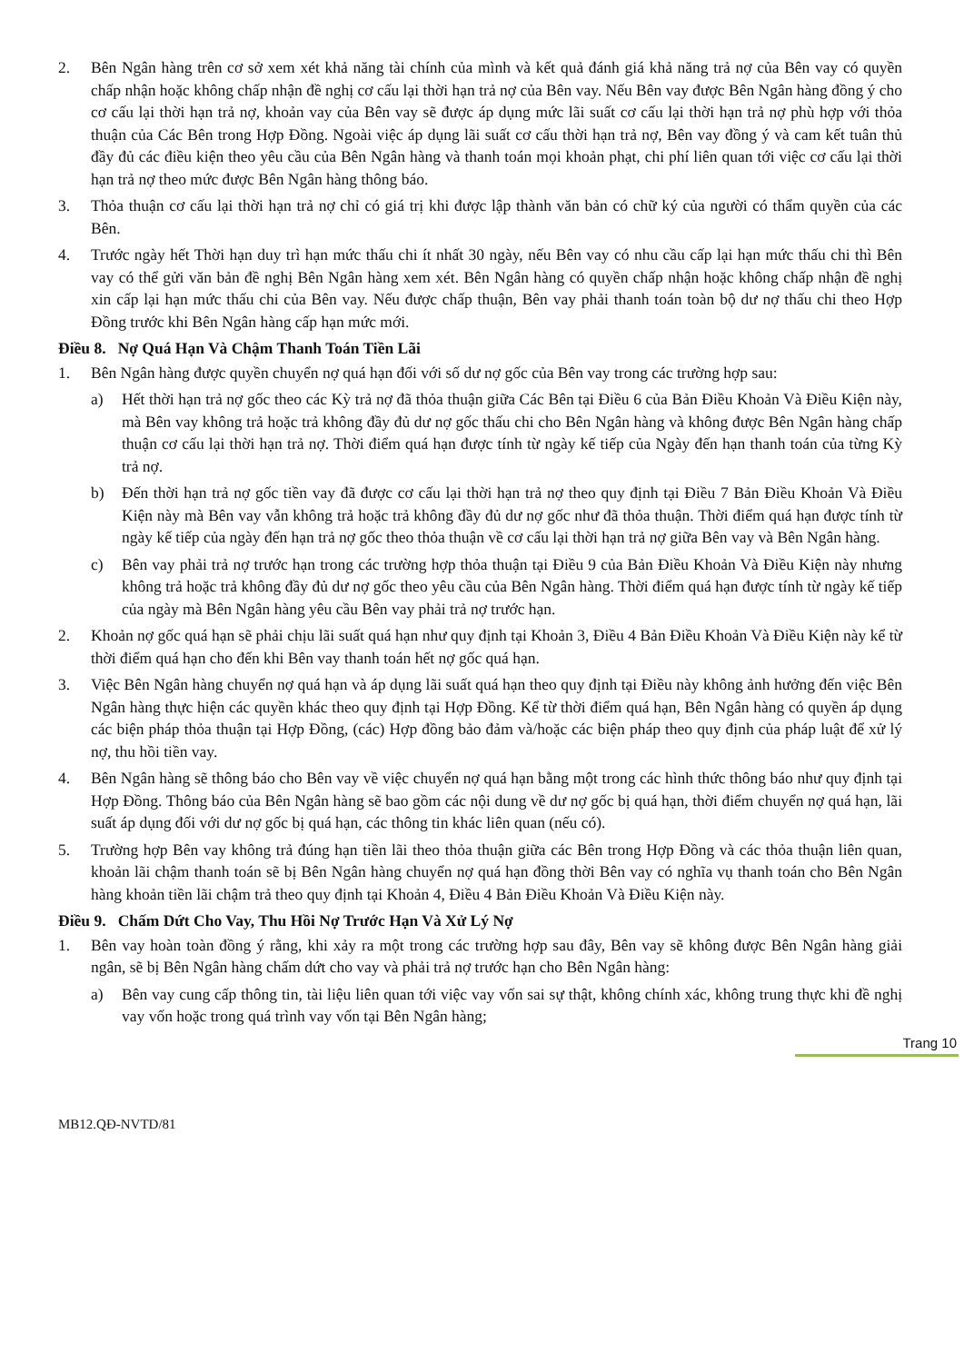2. Bên Ngân hàng trên cơ sở xem xét khả năng tài chính của mình và kết quả đánh giá khả năng trả nợ của Bên vay có quyền chấp nhận hoặc không chấp nhận đề nghị cơ cấu lại thời hạn trả nợ của Bên vay. Nếu Bên vay được Bên Ngân hàng đồng ý cho cơ cấu lại thời hạn trả nợ, khoản vay của Bên vay sẽ được áp dụng mức lãi suất cơ cấu lại thời hạn trả nợ phù hợp với thỏa thuận của Các Bên trong Hợp Đồng. Ngoài việc áp dụng lãi suất cơ cấu thời hạn trả nợ, Bên vay đồng ý và cam kết tuân thủ đầy đủ các điều kiện theo yêu cầu của Bên Ngân hàng và thanh toán mọi khoản phạt, chi phí liên quan tới việc cơ cấu lại thời hạn trả nợ theo mức được Bên Ngân hàng thông báo.
3. Thỏa thuận cơ cấu lại thời hạn trả nợ chỉ có giá trị khi được lập thành văn bản có chữ ký của người có thẩm quyền của các Bên.
4. Trước ngày hết Thời hạn duy trì hạn mức thấu chi ít nhất 30 ngày, nếu Bên vay có nhu cầu cấp lại hạn mức thấu chi thì Bên vay có thể gửi văn bản đề nghị Bên Ngân hàng xem xét. Bên Ngân hàng có quyền chấp nhận hoặc không chấp nhận đề nghị xin cấp lại hạn mức thấu chi của Bên vay. Nếu được chấp thuận, Bên vay phải thanh toán toàn bộ dư nợ thấu chi theo Hợp Đồng trước khi Bên Ngân hàng cấp hạn mức mới.
Điều 8. Nợ Quá Hạn Và Chậm Thanh Toán Tiền Lãi
1. Bên Ngân hàng được quyền chuyển nợ quá hạn đối với số dư nợ gốc của Bên vay trong các trường hợp sau:
a) Hết thời hạn trả nợ gốc theo các Kỳ trả nợ đã thỏa thuận giữa Các Bên tại Điều 6 của Bản Điều Khoản Và Điều Kiện này, mà Bên vay không trả hoặc trả không đầy đủ dư nợ gốc thấu chi cho Bên Ngân hàng và không được Bên Ngân hàng chấp thuận cơ cấu lại thời hạn trả nợ. Thời điểm quá hạn được tính từ ngày kế tiếp của Ngày đến hạn thanh toán của từng Kỳ trả nợ.
b) Đến thời hạn trả nợ gốc tiền vay đã được cơ cấu lại thời hạn trả nợ theo quy định tại Điều 7 Bản Điều Khoản Và Điều Kiện này mà Bên vay vẫn không trả hoặc trả không đầy đủ dư nợ gốc như đã thỏa thuận. Thời điểm quá hạn được tính từ ngày kế tiếp của ngày đến hạn trả nợ gốc theo thỏa thuận về cơ cấu lại thời hạn trả nợ giữa Bên vay và Bên Ngân hàng.
c) Bên vay phải trả nợ trước hạn trong các trường hợp thỏa thuận tại Điều 9 của Bản Điều Khoản Và Điều Kiện này nhưng không trả hoặc trả không đầy đủ dư nợ gốc theo yêu cầu của Bên Ngân hàng. Thời điểm quá hạn được tính từ ngày kế tiếp của ngày mà Bên Ngân hàng yêu cầu Bên vay phải trả nợ trước hạn.
2. Khoản nợ gốc quá hạn sẽ phải chịu lãi suất quá hạn như quy định tại Khoản 3, Điều 4 Bản Điều Khoản Và Điều Kiện này kể từ thời điểm quá hạn cho đến khi Bên vay thanh toán hết nợ gốc quá hạn.
3. Việc Bên Ngân hàng chuyển nợ quá hạn và áp dụng lãi suất quá hạn theo quy định tại Điều này không ảnh hưởng đến việc Bên Ngân hàng thực hiện các quyền khác theo quy định tại Hợp Đồng. Kể từ thời điểm quá hạn, Bên Ngân hàng có quyền áp dụng các biện pháp thỏa thuận tại Hợp Đồng, (các) Hợp đồng bảo đảm và/hoặc các biện pháp theo quy định của pháp luật để xử lý nợ, thu hồi tiền vay.
4. Bên Ngân hàng sẽ thông báo cho Bên vay về việc chuyển nợ quá hạn bằng một trong các hình thức thông báo như quy định tại Hợp Đồng. Thông báo của Bên Ngân hàng sẽ bao gồm các nội dung về dư nợ gốc bị quá hạn, thời điểm chuyển nợ quá hạn, lãi suất áp dụng đối với dư nợ gốc bị quá hạn, các thông tin khác liên quan (nếu có).
5. Trường hợp Bên vay không trả đúng hạn tiền lãi theo thỏa thuận giữa các Bên trong Hợp Đồng và các thỏa thuận liên quan, khoản lãi chậm thanh toán sẽ bị Bên Ngân hàng chuyển nợ quá hạn đồng thời Bên vay có nghĩa vụ thanh toán cho Bên Ngân hàng khoản tiền lãi chậm trả theo quy định tại Khoản 4, Điều 4 Bản Điều Khoản Và Điều Kiện này.
Điều 9. Chấm Dứt Cho Vay, Thu Hồi Nợ Trước Hạn Và Xử Lý Nợ
1. Bên vay hoàn toàn đồng ý rằng, khi xảy ra một trong các trường hợp sau đây, Bên vay sẽ không được Bên Ngân hàng giải ngân, sẽ bị Bên Ngân hàng chấm dứt cho vay và phải trả nợ trước hạn cho Bên Ngân hàng:
a) Bên vay cung cấp thông tin, tài liệu liên quan tới việc vay vốn sai sự thật, không chính xác, không trung thực khi đề nghị vay vốn hoặc trong quá trình vay vốn tại Bên Ngân hàng;
Trang 10
MB12.QĐ-NVTD/81